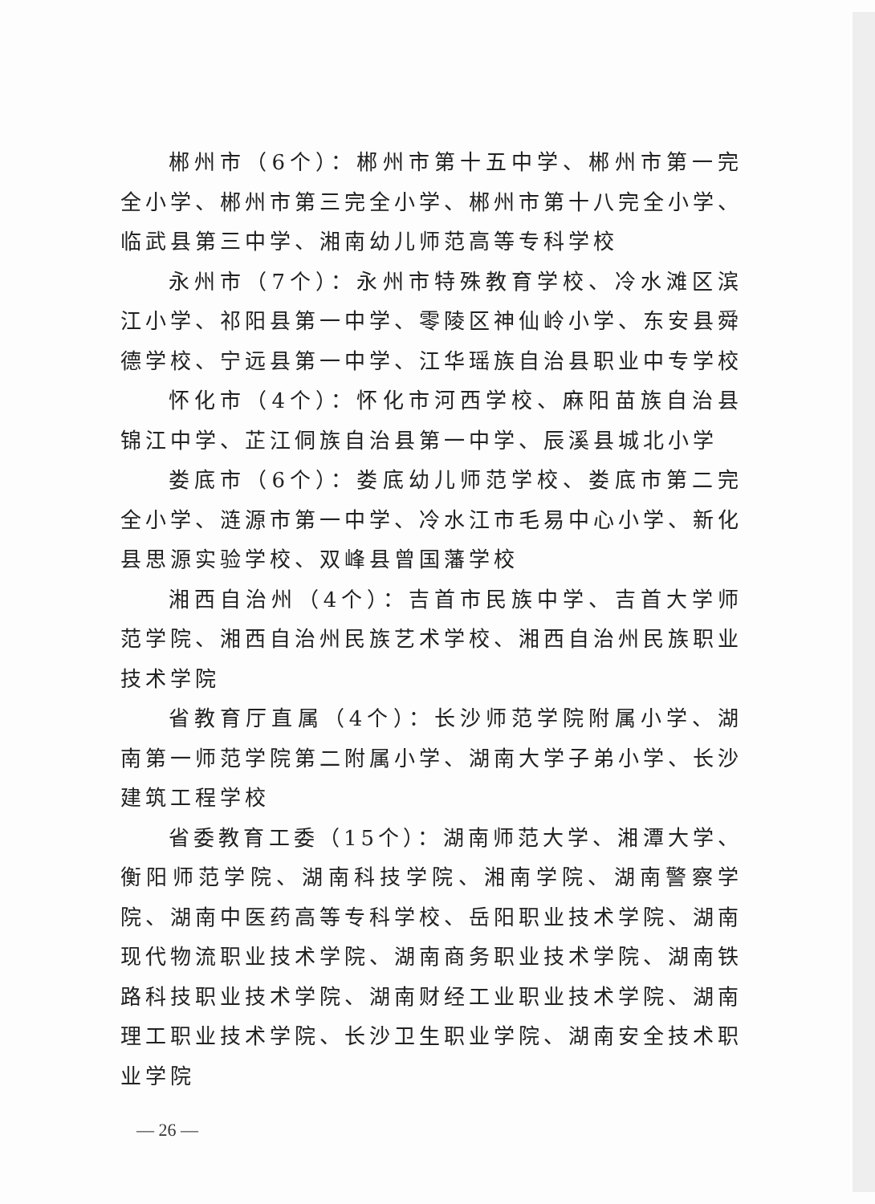郴州市（6个）：郴州市第十五中学、郴州市第一完全小学、郴州市第三完全小学、郴州市第十八完全小学、临武县第三中学、湘南幼儿师范高等专科学校
永州市（7个）：永州市特殊教育学校、冷水滩区滨江小学、祁阳县第一中学、零陵区神仙岭小学、东安县舜德学校、宁远县第一中学、江华瑶族自治县职业中专学校
怀化市（4个）：怀化市河西学校、麻阳苗族自治县锦江中学、芷江侗族自治县第一中学、辰溪县城北小学
娄底市（6个）：娄底幼儿师范学校、娄底市第二完全小学、涟源市第一中学、冷水江市毛易中心小学、新化县思源实验学校、双峰县曾国藩学校
湘西自治州（4个）：吉首市民族中学、吉首大学师范学院、湘西自治州民族艺术学校、湘西自治州民族职业技术学院
省教育厅直属（4个）：长沙师范学院附属小学、湖南第一师范学院第二附属小学、湖南大学子弟小学、长沙建筑工程学校
省委教育工委（15个）：湖南师范大学、湘潭大学、衡阳师范学院、湖南科技学院、湘南学院、湖南警察学院、湖南中医药高等专科学校、岳阳职业技术学院、湖南现代物流职业技术学院、湖南商务职业技术学院、湖南铁路科技职业技术学院、湖南财经工业职业技术学院、湖南理工职业技术学院、长沙卫生职业学院、湖南安全技术职业学院
— 26 —